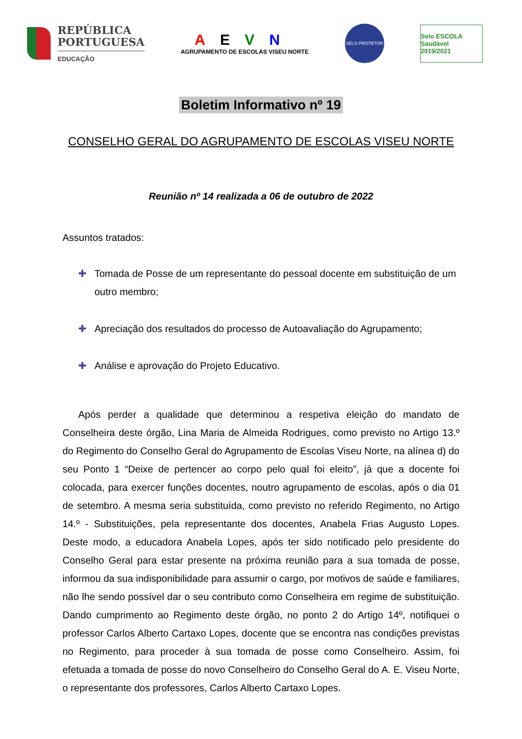REPÚBLICA
PORTUGUESA
EDUCAÇÃO
AEVN
AGRUPAMENTO DE ESCOLAS VISEU NORTE
SELO PROTETOR
Selo ESCOLA Saudável
2019/2021
Boletim Informativo nº 19
CONSELHO GERAL DO AGRUPAMENTO DE ESCOLAS VISEU NORTE
Reunião nº 14 realizada a 06 de outubro de 2022
Assuntos tratados:
✚ Tomada de Posse de um representante do pessoal docente em substituição de um outro membro;
✚ Apreciação dos resultados do processo de Autoavaliação do Agrupamento;
✚ Análise e aprovação do Projeto Educativo.
Após perder a qualidade que determinou a respetiva eleição do mandato de Conselheira deste órgão, Lina Maria de Almeida Rodrigues, como previsto no Artigo 13.º do Regimento do Conselho Geral do Agrupamento de Escolas Viseu Norte, na alínea d) do seu Ponto 1 “Deixe de pertencer ao corpo pelo qual foi eleito”, já que a docente foi colocada, para exercer funções docentes, noutro agrupamento de escolas, após o dia 01 de setembro. A mesma seria substituída, como previsto no referido Regimento, no Artigo 14.º - Substituições, pela representante dos docentes, Anabela Frias Augusto Lopes. Deste modo, a educadora Anabela Lopes, após ter sido notificado pelo presidente do Conselho Geral para estar presente na próxima reunião para a sua tomada de posse, informou da sua indisponibilidade para assumir o cargo, por motivos de saúde e familiares, não lhe sendo possível dar o seu contributo como Conselheira em regime de substituição. Dando cumprimento ao Regimento deste órgão, no ponto 2 do Artigo 14º, notifiquei o professor Carlos Alberto Cartaxo Lopes, docente que se encontra nas condições previstas no Regimento, para proceder à sua tomada de posse como Conselheiro. Assim, foi efetuada a tomada de posse do novo Conselheiro do Conselho Geral do A. E. Viseu Norte, o representante dos professores, Carlos Alberto Cartaxo Lopes.